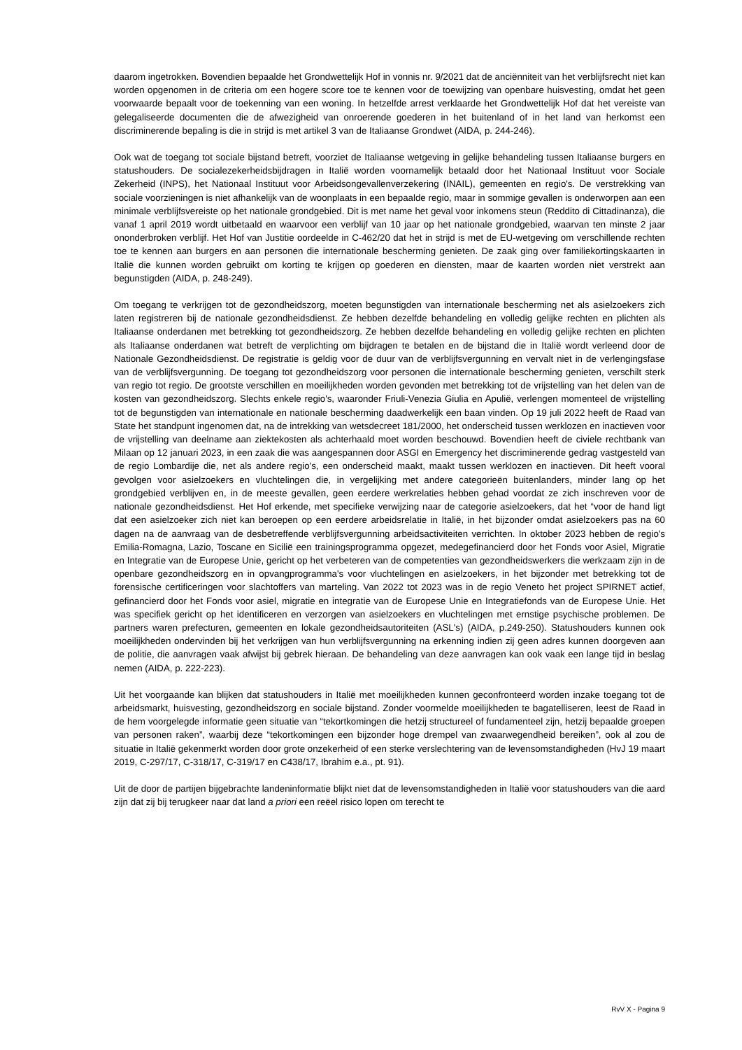daarom ingetrokken. Bovendien bepaalde het Grondwettelijk Hof in vonnis nr. 9/2021 dat de anciënniteit van het verblijfsrecht niet kan worden opgenomen in de criteria om een hogere score toe te kennen voor de toewijzing van openbare huisvesting, omdat het geen voorwaarde bepaalt voor de toekenning van een woning. In hetzelfde arrest verklaarde het Grondwettelijk Hof dat het vereiste van gelegaliseerde documenten die de afwezigheid van onroerende goederen in het buitenland of in het land van herkomst een discriminerende bepaling is die in strijd is met artikel 3 van de Italiaanse Grondwet (AIDA, p. 244-246).
Ook wat de toegang tot sociale bijstand betreft, voorziet de Italiaanse wetgeving in gelijke behandeling tussen Italiaanse burgers en statushouders. De socialezekerheidsbijdragen in Italië worden voornamelijk betaald door het Nationaal Instituut voor Sociale Zekerheid (INPS), het Nationaal Instituut voor Arbeidsongevallenverzekering (INAIL), gemeenten en regio's. De verstrekking van sociale voorzieningen is niet afhankelijk van de woonplaats in een bepaalde regio, maar in sommige gevallen is onderworpen aan een minimale verblijfsvereiste op het nationale grondgebied. Dit is met name het geval voor inkomens steun (Reddito di Cittadinanza), die vanaf 1 april 2019 wordt uitbetaald en waarvoor een verblijf van 10 jaar op het nationale grondgebied, waarvan ten minste 2 jaar ononderbroken verblijf. Het Hof van Justitie oordeelde in C-462/20 dat het in strijd is met de EU-wetgeving om verschillende rechten toe te kennen aan burgers en aan personen die internationale bescherming genieten. De zaak ging over familiekortingskaarten in Italië die kunnen worden gebruikt om korting te krijgen op goederen en diensten, maar de kaarten worden niet verstrekt aan begunstigden (AIDA, p. 248-249).
Om toegang te verkrijgen tot de gezondheidszorg, moeten begunstigden van internationale bescherming net als asielzoekers zich laten registreren bij de nationale gezondheidsdienst. Ze hebben dezelfde behandeling en volledig gelijke rechten en plichten als Italiaanse onderdanen met betrekking tot gezondheidszorg. Ze hebben dezelfde behandeling en volledig gelijke rechten en plichten als Italiaanse onderdanen wat betreft de verplichting om bijdragen te betalen en de bijstand die in Italië wordt verleend door de Nationale Gezondheidsdienst. De registratie is geldig voor de duur van de verblijfsvergunning en vervalt niet in de verlengingsfase van de verblijfsvergunning. De toegang tot gezondheidszorg voor personen die internationale bescherming genieten, verschilt sterk van regio tot regio. De grootste verschillen en moeilijkheden worden gevonden met betrekking tot de vrijstelling van het delen van de kosten van gezondheidszorg. Slechts enkele regio's, waaronder Friuli-Venezia Giulia en Apulië, verlengen momenteel de vrijstelling tot de begunstigden van internationale en nationale bescherming daadwerkelijk een baan vinden. Op 19 juli 2022 heeft de Raad van State het standpunt ingenomen dat, na de intrekking van wetsdecreet 181/2000, het onderscheid tussen werklozen en inactieven voor de vrijstelling van deelname aan ziektekosten als achterhaald moet worden beschouwd. Bovendien heeft de civiele rechtbank van Milaan op 12 januari 2023, in een zaak die was aangespannen door ASGI en Emergency het discriminerende gedrag vastgesteld van de regio Lombardije die, net als andere regio's, een onderscheid maakt, maakt tussen werklozen en inactieven. Dit heeft vooral gevolgen voor asielzoekers en vluchtelingen die, in vergelijking met andere categorieën buitenlanders, minder lang op het grondgebied verblijven en, in de meeste gevallen, geen eerdere werkrelaties hebben gehad voordat ze zich inschreven voor de nationale gezondheidsdienst. Het Hof erkende, met specifieke verwijzing naar de categorie asielzoekers, dat het “voor de hand ligt dat een asielzoeker zich niet kan beroepen op een eerdere arbeidsrelatie in Italië, in het bijzonder omdat asielzoekers pas na 60 dagen na de aanvraag van de desbetreffende verblijfsvergunning arbeidsactiviteiten verrichten. In oktober 2023 hebben de regio's Emilia-Romagna, Lazio, Toscane en Sicilië een trainingsprogramma opgezet, medegefinancierd door het Fonds voor Asiel, Migratie en Integratie van de Europese Unie, gericht op het verbeteren van de competenties van gezondheidswerkers die werkzaam zijn in de openbare gezondheidszorg en in opvangprogramma's voor vluchtelingen en asielzoekers, in het bijzonder met betrekking tot de forensische certificeringen voor slachtoffers van marteling. Van 2022 tot 2023 was in de regio Veneto het project SPIRNET actief, gefinancierd door het Fonds voor asiel, migratie en integratie van de Europese Unie en Integratiefonds van de Europese Unie. Het was specifiek gericht op het identificeren en verzorgen van asielzoekers en vluchtelingen met ernstige psychische problemen. De partners waren prefecturen, gemeenten en lokale gezondheidsautoriteiten (ASL's) (AIDA, p.249-250). Statushouders kunnen ook moeilijkheden ondervinden bij het verkrijgen van hun verblijfsvergunning na erkenning indien zij geen adres kunnen doorgeven aan de politie, die aanvragen vaak afwijst bij gebrek hieraan. De behandeling van deze aanvragen kan ook vaak een lange tijd in beslag nemen (AIDA, p. 222-223).
Uit het voorgaande kan blijken dat statushouders in Italië met moeilijkheden kunnen geconfronteerd worden inzake toegang tot de arbeidsmarkt, huisvesting, gezondheidszorg en sociale bijstand. Zonder voormelde moeilijkheden te bagatelliseren, leest de Raad in de hem voorgelegde informatie geen situatie van “tekortkomingen die hetzij structureel of fundamenteel zijn, hetzij bepaalde groepen van personen raken”, waarbij deze “tekortkomingen een bijzonder hoge drempel van zwaarwegendheid bereiken”, ook al zou de situatie in Italië gekenmerkt worden door grote onzekerheid of een sterke verslechtering van de levensomstandigheden (HvJ 19 maart 2019, C-297/17, C-318/17, C-319/17 en C438/17, Ibrahim e.a., pt. 91).
Uit de door de partijen bijgebrachte landeninformatie blijkt niet dat de levensomstandigheden in Italië voor statushouders van die aard zijn dat zij bij terugkeer naar dat land a priori een reëel risico lopen om terecht te
RvV X - Pagina 9